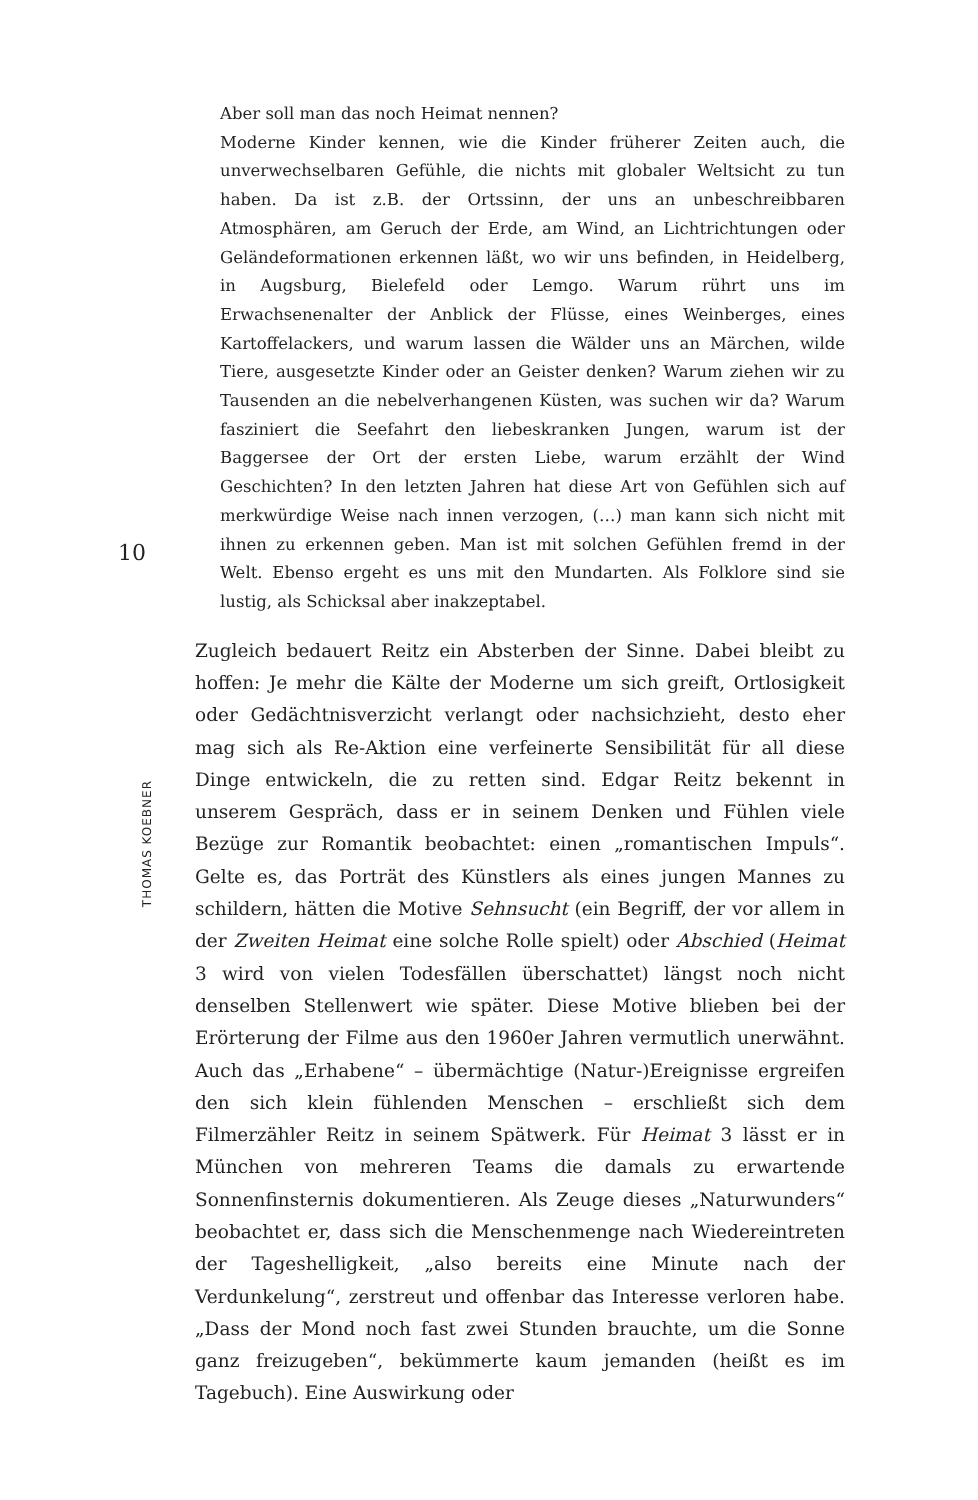10
THOMAS KOEBNER
Aber soll man das noch Heimat nennen?
Moderne Kinder kennen, wie die Kinder früherer Zeiten auch, die unverwechselbaren Gefühle, die nichts mit globaler Weltsicht zu tun haben. Da ist z.B. der Ortssinn, der uns an unbeschreibbaren Atmosphären, am Geruch der Erde, am Wind, an Lichtrichtungen oder Geländeformationen erkennen läßt, wo wir uns befinden, in Heidelberg, in Augsburg, Bielefeld oder Lemgo. Warum rührt uns im Erwachsenenalter der Anblick der Flüsse, eines Weinberges, eines Kartoffelackers, und warum lassen die Wälder uns an Märchen, wilde Tiere, ausgesetzte Kinder oder an Geister denken? Warum ziehen wir zu Tausenden an die nebelverhangenen Küsten, was suchen wir da? Warum fasziniert die Seefahrt den liebeskranken Jungen, warum ist der Baggersee der Ort der ersten Liebe, warum erzählt der Wind Geschichten? In den letzten Jahren hat diese Art von Gefühlen sich auf merkwürdige Weise nach innen verzogen, (…) man kann sich nicht mit ihnen zu erkennen geben. Man ist mit solchen Gefühlen fremd in der Welt. Ebenso ergeht es uns mit den Mundarten. Als Folklore sind sie lustig, als Schicksal aber inakzeptabel.
Zugleich bedauert Reitz ein Absterben der Sinne. Dabei bleibt zu hoffen: Je mehr die Kälte der Moderne um sich greift, Ortlosigkeit oder Gedächtnisverzicht verlangt oder nachsichzieht, desto eher mag sich als Re-Aktion eine verfeinerte Sensibilität für all diese Dinge entwickeln, die zu retten sind. Edgar Reitz bekennt in unserem Gespräch, dass er in seinem Denken und Fühlen viele Bezüge zur Romantik beobachtet: einen „romantischen Impuls“. Gelte es, das Porträt des Künstlers als eines jungen Mannes zu schildern, hätten die Motive Sehnsucht (ein Begriff, der vor allem in der Zweiten Heimat eine solche Rolle spielt) oder Abschied (Heimat 3 wird von vielen Todesfällen überschattet) längst noch nicht denselben Stellenwert wie später. Diese Motive blieben bei der Erörterung der Filme aus den 1960er Jahren vermutlich unerwähnt. Auch das „Erhabene“ – übermächtige (Natur-)Ereignisse ergreifen den sich klein fühlenden Menschen – erschließt sich dem Filmerzähler Reitz in seinem Spätwerk. Für Heimat 3 lässt er in München von mehreren Teams die damals zu erwartende Sonnenfinsternis dokumentieren. Als Zeuge dieses „Naturwunders“ beobachtet er, dass sich die Menschenmenge nach Wiedereintreten der Tageshelligkeit, „also bereits eine Minute nach der Verdunkelung“, zerstreut und offenbar das Interesse verloren habe. „Dass der Mond noch fast zwei Stunden brauchte, um die Sonne ganz freizugeben“, bekümmerte kaum jemanden (heißt es im Tagebuch). Eine Auswirkung oder